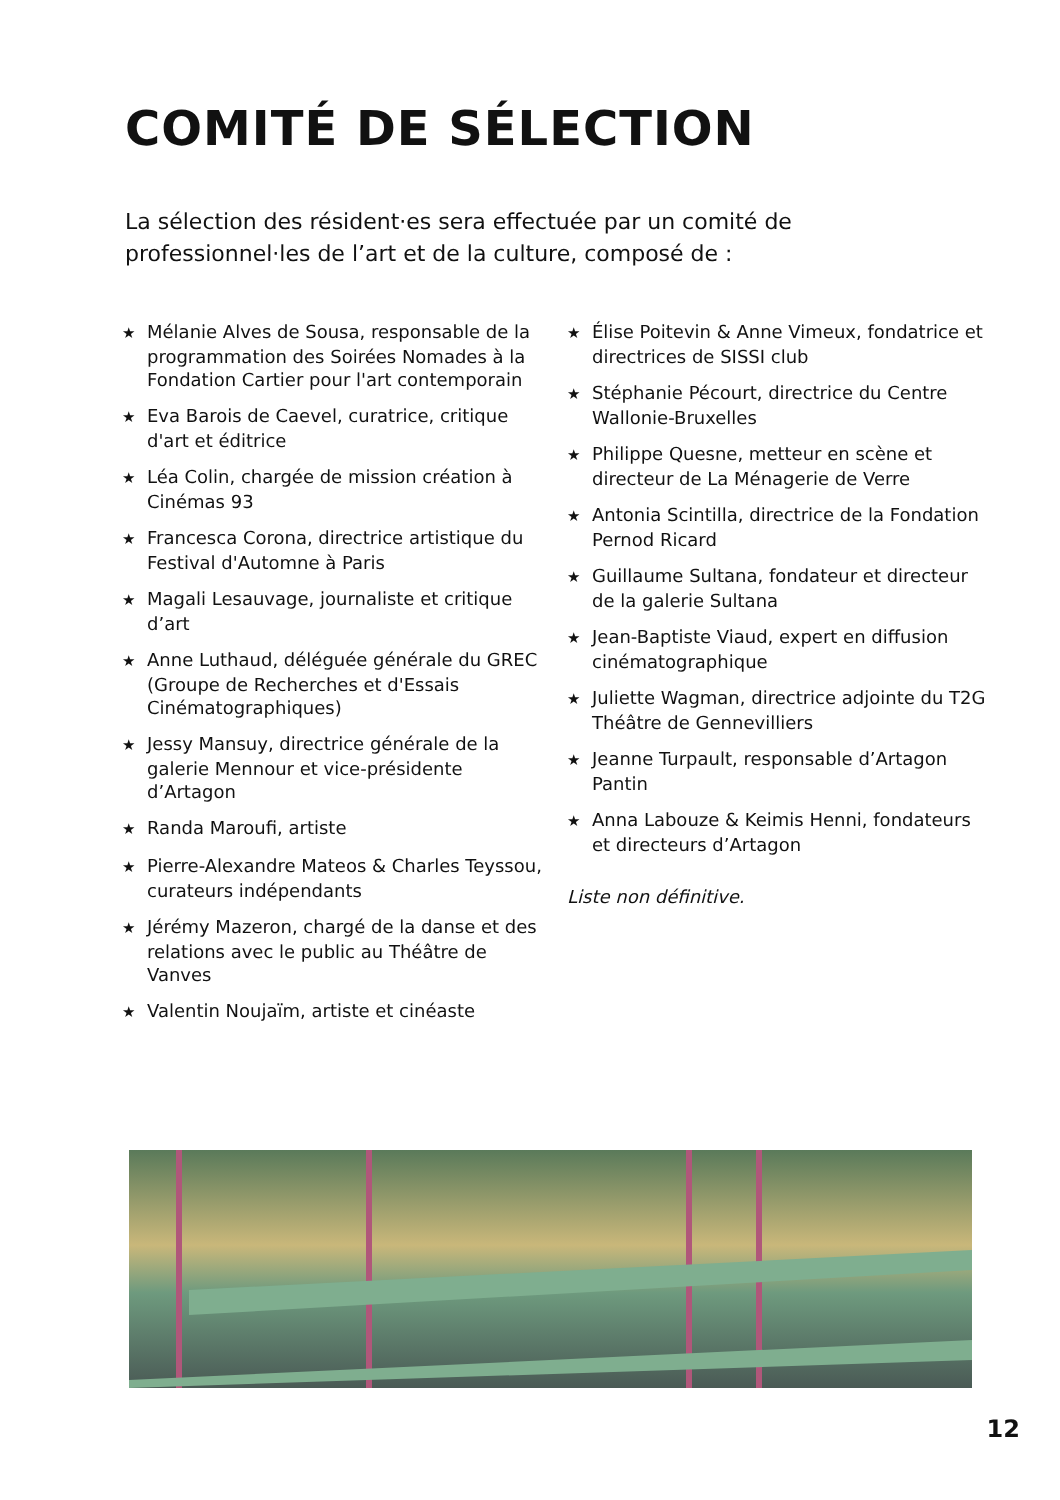COMITÉ DE SÉLECTION
La sélection des résident·es sera effectuée par un comité de professionnel·les de l’art et de la culture, composé de :
★ Mélanie Alves de Sousa, responsable de la programmation des Soirées Nomades à la Fondation Cartier pour l'art contemporain
★ Eva Barois de Caevel, curatrice, critique d'art et éditrice
★ Léa Colin, chargée de mission création à Cinémas 93
★ Francesca Corona, directrice artistique du Festival d'Automne à Paris
★ Magali Lesauvage, journaliste et critique d’art
★ Anne Luthaud, déléguée générale du GREC (Groupe de Recherches et d'Essais Cinématographiques)
★ Jessy Mansuy, directrice générale de la galerie Mennour et vice-présidente d’Artagon
★ Randa Maroufi, artiste
★ Pierre-Alexandre Mateos & Charles Teyssou, curateurs indépendants
★ Jérémy Mazeron, chargé de la danse et des relations avec le public au Théâtre de Vanves
★ Valentin Noujaïm, artiste et cinéaste
★ Élise Poitevin & Anne Vimeux, fondatrice et directrices de SISSI club
★ Stéphanie Pécourt, directrice du Centre Wallonie-Bruxelles
★ Philippe Quesne, metteur en scène et directeur de La Ménagerie de Verre
★ Antonia Scintilla, directrice de la Fondation Pernod Ricard
★ Guillaume Sultana, fondateur et directeur de la galerie Sultana
★ Jean-Baptiste Viaud, expert en diffusion cinématographique
★ Juliette Wagman, directrice adjointe du T2G Théâtre de Gennevilliers
★ Jeanne Turpault, responsable d’Artagon Pantin
★ Anna Labouze & Keimis Henni, fondateurs et directeurs d’Artagon
Liste non définitive.
12